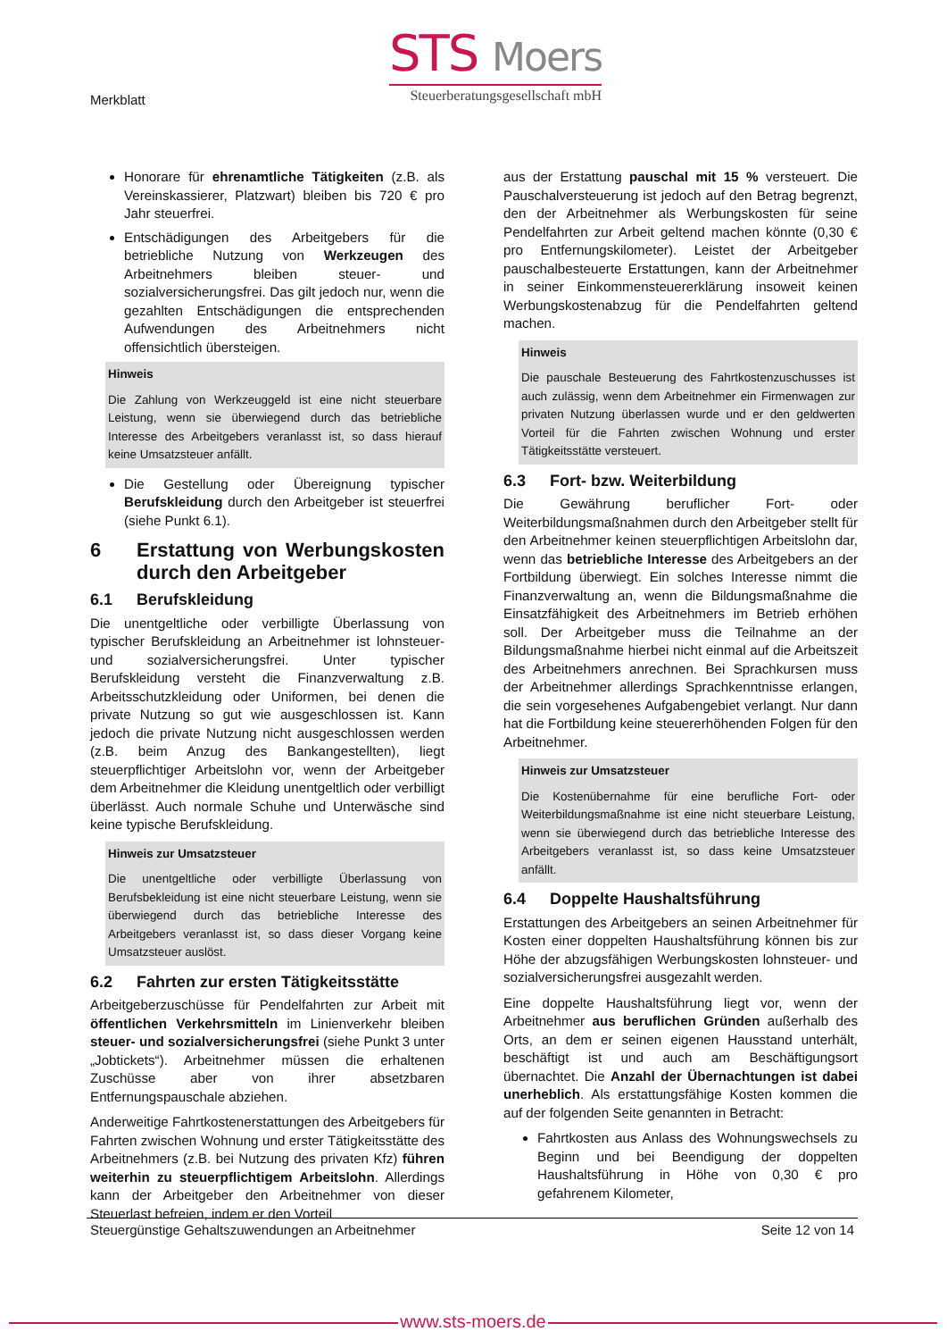Merkblatt
STS Moers
Steuerberatungsgesellschaft mbH
Honorare für ehrenamtliche Tätigkeiten (z.B. als Vereinskassierer, Platzwart) bleiben bis 720 € pro Jahr steuerfrei.
Entschädigungen des Arbeitgebers für die betriebliche Nutzung von Werkzeugen des Arbeitnehmers bleiben steuer- und sozialversicherungsfrei. Das gilt jedoch nur, wenn die gezahlten Entschädigungen die entsprechenden Aufwendungen des Arbeitnehmers nicht offensichtlich übersteigen.
Hinweis
Die Zahlung von Werkzeuggeld ist eine nicht steuerbare Leistung, wenn sie überwiegend durch das betriebliche Interesse des Arbeitgebers veranlasst ist, so dass hierauf keine Umsatzsteuer anfällt.
Die Gestellung oder Übereignung typischer Berufskleidung durch den Arbeitgeber ist steuerfrei (siehe Punkt 6.1).
6 Erstattung von Werbungskosten durch den Arbeitgeber
6.1 Berufskleidung
Die unentgeltliche oder verbilligte Überlassung von typischer Berufskleidung an Arbeitnehmer ist lohnsteuer- und sozialversicherungsfrei. Unter typischer Berufskleidung versteht die Finanzverwaltung z.B. Arbeitsschutzkleidung oder Uniformen, bei denen die private Nutzung so gut wie ausgeschlossen ist. Kann jedoch die private Nutzung nicht ausgeschlossen werden (z.B. beim Anzug des Bankangestellten), liegt steuerpflichtiger Arbeitslohn vor, wenn der Arbeitgeber dem Arbeitnehmer die Kleidung unentgeltlich oder verbilligt überlässt. Auch normale Schuhe und Unterwäsche sind keine typische Berufskleidung.
Hinweis zur Umsatzsteuer
Die unentgeltliche oder verbilligte Überlassung von Berufsbekleidung ist eine nicht steuerbare Leistung, wenn sie überwiegend durch das betriebliche Interesse des Arbeitgebers veranlasst ist, so dass dieser Vorgang keine Umsatzsteuer auslöst.
6.2 Fahrten zur ersten Tätigkeitsstätte
Arbeitgeberzuschüsse für Pendelfahrten zur Arbeit mit öffentlichen Verkehrsmitteln im Linienverkehr bleiben steuer- und sozialversicherungsfrei (siehe Punkt 3 unter „Jobtickets“). Arbeitnehmer müssen die erhaltenen Zuschüsse aber von ihrer absetzbaren Entfernungspauschale abziehen.
Anderweitige Fahrtkostenerstattungen des Arbeitgebers für Fahrten zwischen Wohnung und erster Tätigkeitsstätte des Arbeitnehmers (z.B. bei Nutzung des privaten Kfz) führen weiterhin zu steuerpflichtigem Arbeitslohn. Allerdings kann der Arbeitgeber den Arbeitnehmer von dieser Steuerlast befreien, indem er den Vorteil
aus der Erstattung pauschal mit 15 % versteuert. Die Pauschalversteuerung ist jedoch auf den Betrag begrenzt, den der Arbeitnehmer als Werbungskosten für seine Pendelfahrten zur Arbeit geltend machen könnte (0,30 € pro Entfernungskilometer). Leistet der Arbeitgeber pauschalbesteuerte Erstattungen, kann der Arbeitnehmer in seiner Einkommensteuererklärung insoweit keinen Werbungskostenabzug für die Pendelfahrten geltend machen.
Hinweis
Die pauschale Besteuerung des Fahrtkostenzuschusses ist auch zulässig, wenn dem Arbeitnehmer ein Firmenwagen zur privaten Nutzung überlassen wurde und er den geldwerten Vorteil für die Fahrten zwischen Wohnung und erster Tätigkeitsstätte versteuert.
6.3 Fort- bzw. Weiterbildung
Die Gewährung beruflicher Fort- oder Weiterbildungsmaßnahmen durch den Arbeitgeber stellt für den Arbeitnehmer keinen steuerpflichtigen Arbeitslohn dar, wenn das betriebliche Interesse des Arbeitgebers an der Fortbildung überwiegt. Ein solches Interesse nimmt die Finanzverwaltung an, wenn die Bildungsmaßnahme die Einsatzfähigkeit des Arbeitnehmers im Betrieb erhöhen soll. Der Arbeitgeber muss die Teilnahme an der Bildungsmaßnahme hierbei nicht einmal auf die Arbeitszeit des Arbeitnehmers anrechnen. Bei Sprachkursen muss der Arbeitnehmer allerdings Sprachkenntnisse erlangen, die sein vorgesehenes Aufgabengebiet verlangt. Nur dann hat die Fortbildung keine steuererhöhenden Folgen für den Arbeitnehmer.
Hinweis zur Umsatzsteuer
Die Kostenübernahme für eine berufliche Fort- oder Weiterbildungsmaßnahme ist eine nicht steuerbare Leistung, wenn sie überwiegend durch das betriebliche Interesse des Arbeitgebers veranlasst ist, so dass keine Umsatzsteuer anfällt.
6.4 Doppelte Haushaltsführung
Erstattungen des Arbeitgebers an seinen Arbeitnehmer für Kosten einer doppelten Haushaltsführung können bis zur Höhe der abzugsfähigen Werbungskosten lohnsteuer- und sozialversicherungsfrei ausgezahlt werden.
Eine doppelte Haushaltsführung liegt vor, wenn der Arbeitnehmer aus beruflichen Gründen außerhalb des Orts, an dem er seinen eigenen Hausstand unterhält, beschäftigt ist und auch am Beschäftigungsort übernachtet. Die Anzahl der Übernachtungen ist dabei unerheblich. Als erstattungsfähige Kosten kommen die auf der folgenden Seite genannten in Betracht:
Fahrtkosten aus Anlass des Wohnungswechsels zu Beginn und bei Beendigung der doppelten Haushaltsführung in Höhe von 0,30 € pro gefahrenem Kilometer,
Steuergünstige Gehaltszuwendungen an Arbeitnehmer Seite 12 von 14
www.sts-moers.de